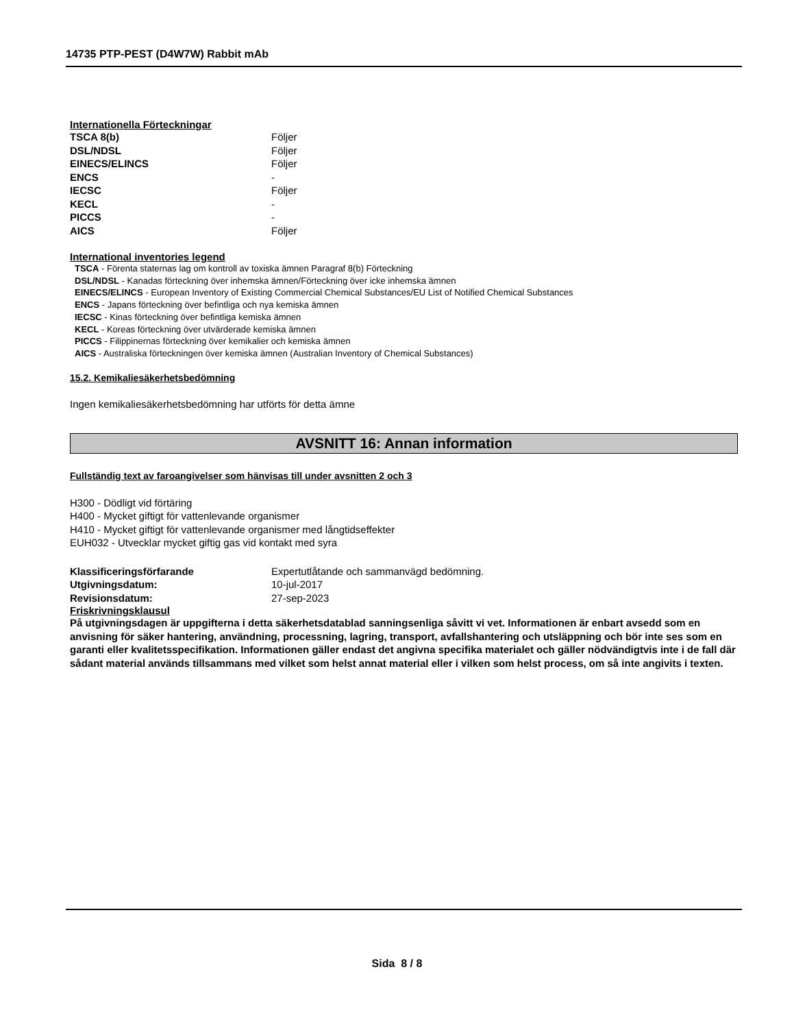14735 PTP-PEST (D4W7W) Rabbit mAb
Internationella Förteckningar
| TSCA 8(b) | Följer |
| DSL/NDSL | Följer |
| EINECS/ELINCS | Följer |
| ENCS | - |
| IECSC | Följer |
| KECL | - |
| PICCS | - |
| AICS | Följer |
International inventories legend
TSCA - Förenta staternas lag om kontroll av toxiska ämnen Paragraf 8(b) Förteckning
DSL/NDSL - Kanadas förteckning över inhemska ämnen/Förteckning över icke inhemska ämnen
EINECS/ELINCS - European Inventory of Existing Commercial Chemical Substances/EU List of Notified Chemical Substances
ENCS - Japans förteckning över befintliga och nya kemiska ämnen
IECSC - Kinas förteckning över befintliga kemiska ämnen
KECL - Koreas förteckning över utvärderade kemiska ämnen
PICCS - Filippinernas förteckning över kemikalier och kemiska ämnen
AICS - Australiska förteckningen över kemiska ämnen (Australian Inventory of Chemical Substances)
15.2. Kemikaliesäkerhetsbedömning
Ingen kemikaliesäkerhetsbedömning har utförts för detta ämne
AVSNITT 16: Annan information
Fullständig text av faroangivelser som hänvisas till under avsnitten 2 och 3
H300 - Dödligt vid förtäring
H400 - Mycket giftigt för vattenlevande organismer
H410 - Mycket giftigt för vattenlevande organismer med långtidseffekter
EUH032 - Utvecklar mycket giftig gas vid kontakt med syra
| Klassificeringsförfarande | Expertutlåtande och sammanvägd bedömning. |
| Utgivningsdatum: | 10-jul-2017 |
| Revisionsdatum: | 27-sep-2023 |
Friskrivningsklausul
På utgivningsdagen är uppgifterna i detta säkerhetsdatablad sanningsenliga såvitt vi vet. Informationen är enbart avsedd som en anvisning för säker hantering, användning, processning, lagring, transport, avfallshantering och utsläppning och bör inte ses som en garanti eller kvalitetsspecifikation. Informationen gäller endast det angivna specifika materialet och gäller nödvändigtvis inte i de fall där sådant material används tillsammans med vilket som helst annat material eller i vilken som helst process, om så inte angivits i texten.
Sida 8 / 8